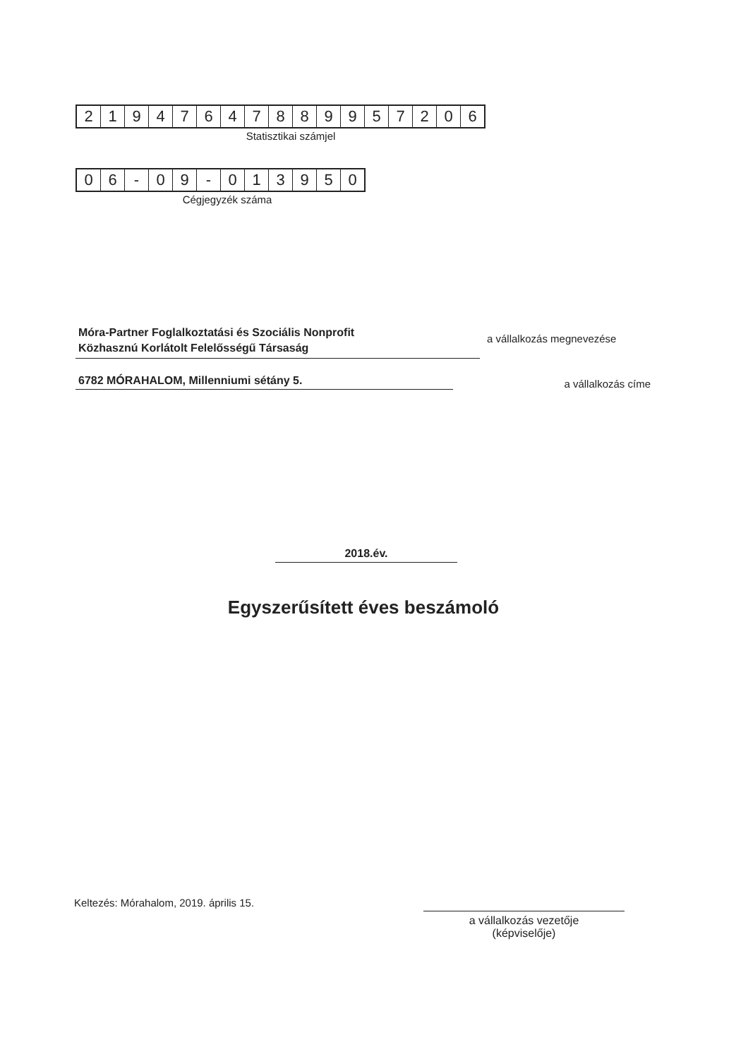| 2 | 1 | 9 | 4 | 7 | 6 | 4 | 7 | 8 | 8 | 9 | 9 | 5 | 7 | 2 | 0 | 6 |
Statisztikai számjel
| 0 | 6 | - | 0 | 9 | - | 0 | 1 | 3 | 9 | 5 | 0 |
Cégjegyzék száma
Móra-Partner Foglalkoztatási és Szociális Nonprofit
Közhasznú Korlátolt Felelősségű Társaság
a vállalkozás megnevezése
6782 MÓRAHALOM, Millenniumi sétány 5.
a vállalkozás címe
2018.év.
Egyszerűsített éves beszámoló
Keltezés: Mórahalom, 2019. április 15.
a vállalkozás vezetője
(képviselője)